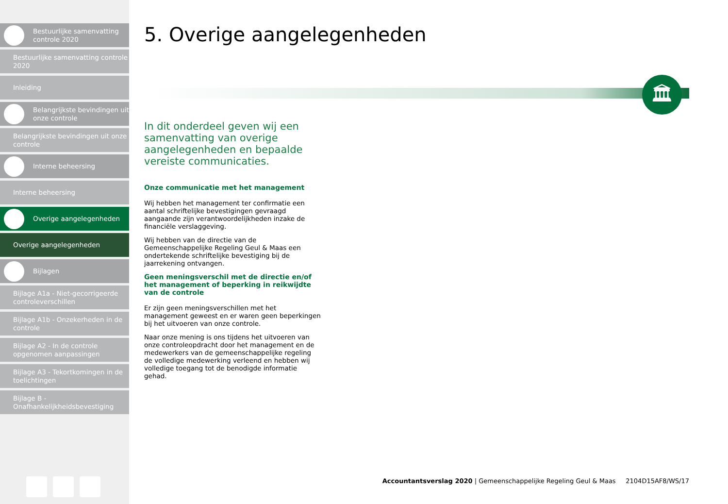Bestuurlijke samenvatting controle 2020
Bestuurlijke samenvatting controle 2020
Inleiding
Belangrijkste bevindingen uit onze controle
Belangrijkste bevindingen uit onze controle
Interne beheersing
Interne beheersing
Overige aangelegenheden
Overige aangelegenheden
Bijlagen
Bijlage A1a - Niet-gecorrigeerde controleverschillen
Bijlage A1b - Onzekerheden in de controle
Bijlage A2 - In de controle opgenomen aanpassingen
Bijlage A3 - Tekortkomingen in de toelichtingen
Bijlage B - Onafhankelijkheidsbevestiging
5. Overige aangelegenheden
🏛
In dit onderdeel geven wij een samenvatting van overige aangelegenheden en bepaalde vereiste communicaties.
Onze communicatie met het management
Wij hebben het management ter confirmatie een aantal schriftelijke bevestigingen gevraagd aangaande zijn verantwoordelijkheden inzake de financiële verslaggeving.
Wij hebben van de directie van de Gemeenschappelijke Regeling Geul & Maas een ondertekende schriftelijke bevestiging bij de jaarrekening ontvangen.
Geen meningsverschil met de directie en/of het management of beperking in reikwijdte van de controle
Er zijn geen meningsverschillen met het management geweest en er waren geen beperkingen bij het uitvoeren van onze controle.
Naar onze mening is ons tijdens het uitvoeren van onze controleopdracht door het management en de medewerkers van de gemeenschappelijke regeling de volledige medewerking verleend en hebben wij volledige toegang tot de benodigde informatie gehad.
Accountantsverslag 2020 | Gemeenschappelijke Regeling Geul & Maas 2104D15AF8/WS/17